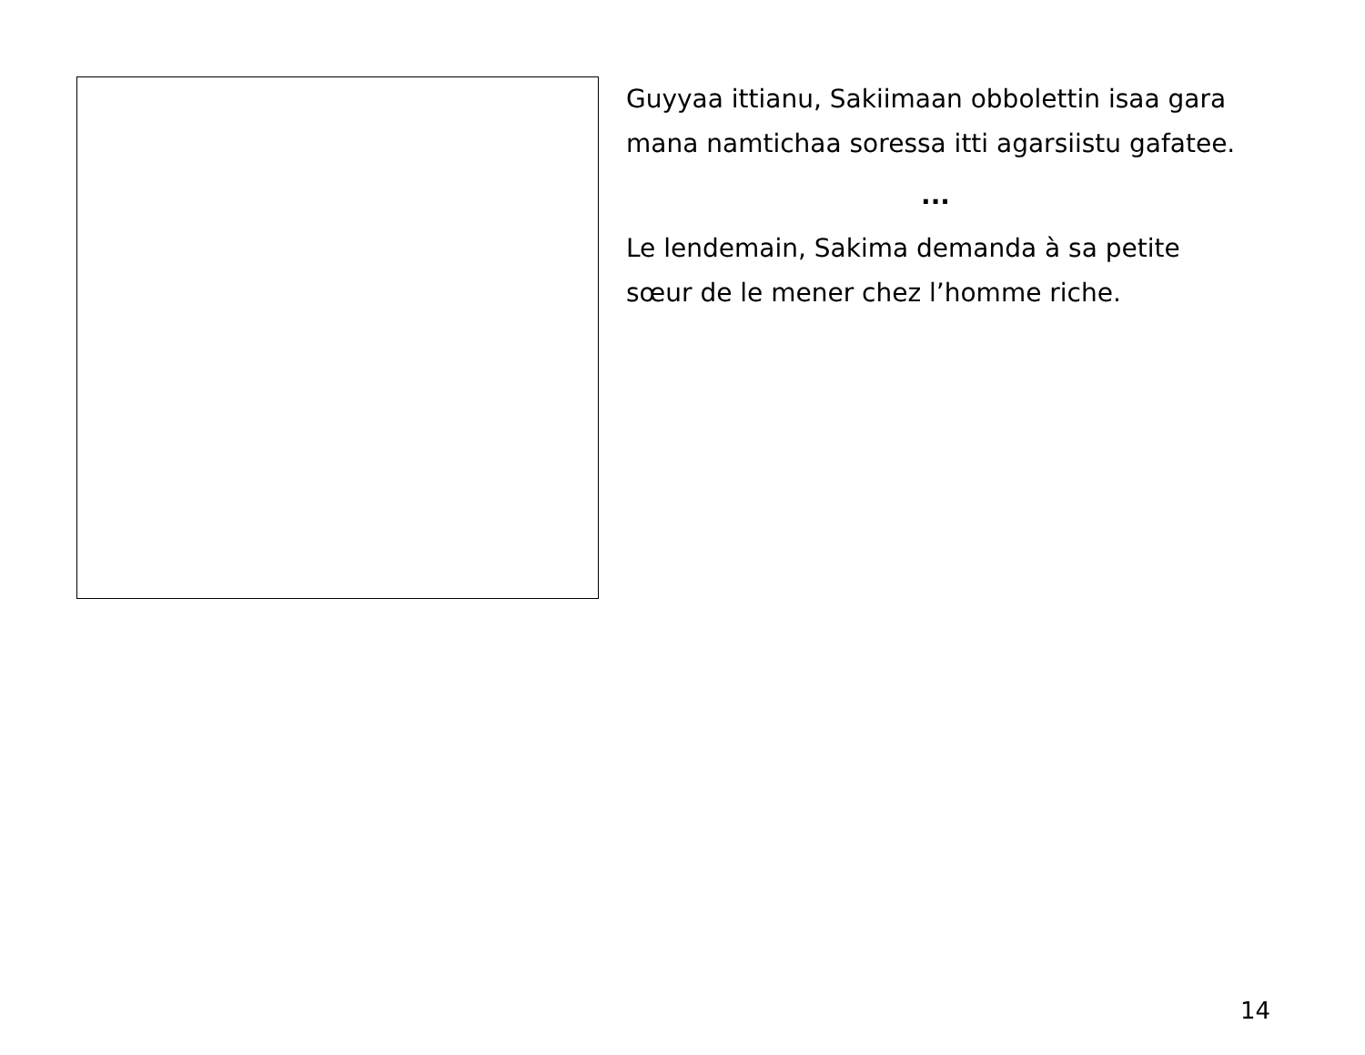Guyyaa ittianu, Sakiimaan obbolettin isaa gara mana namtichaa soressa itti agarsiistu gafatee.
...
Le lendemain, Sakima demanda à sa petite sœur de le mener chez l’homme riche.
14